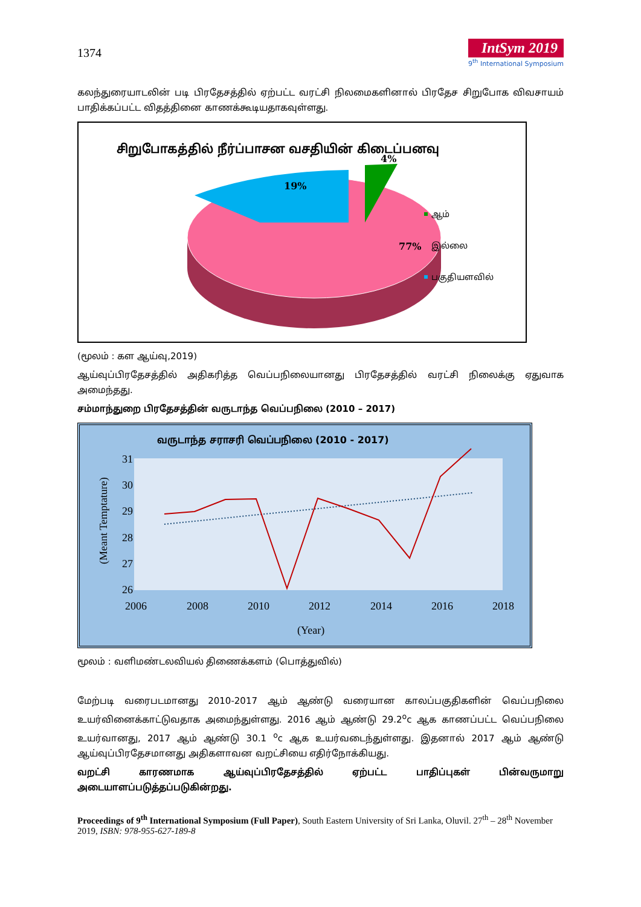1374
IntSym 2019
9<sup>th</sup> International Symposium
கலந்துரையாடலின் படி பிரதேசத்தில் ஏற்பட்ட வரட்சி நிலமைகளினால் பிரதேச சிறுபோக விவசாயம் பாதிக்கப்பட்ட விதத்தினை காணக்கூடியதாகவுள்ளது.
சிறுபோகத்தில் நீர்ப்பாசன வசதியின் கிடைப்பனவு
4%
19%
77%
ஆம்
இல்லை
பகுதியளவில்
(மூலம் : கள ஆய்வு,2019)
ஆய்வுப்பிரதேசத்தில் அதிகரித்த வெப்பநிலையானது பிரதேசத்தில் வரட்சி நிலைக்கு ஏதுவாக அமைந்தது.
சம்மாந்துறை பிரதேசத்தின் வருடாந்த வெப்பநிலை (2010 – 2017)
வருடாந்த சராசரி வெப்பநிலை (2010 - 2017)
31
30
29
28
27
26
2006
2008
2010
2012
2014
2016
2018
(Year)
(Meant Temptature)
மூலம் : வளிமண்டலவியல் திணைக்களம் (பொத்துவில்)
மேற்படி வரைபடமானது 2010-2017 ஆம் ஆண்டு வரையான காலப்பகுதிகளின் வெப்பநிலை உயர்வினைக்காட்டுவதாக அமைந்துள்ளது. 2016 ஆம் ஆண்டு 29.2<sup>o</sup>c ஆக காணப்பட்ட வெப்பநிலை உயர்வானது, 2017 ஆம் ஆண்டு 30.1 <sup>o</sup>c ஆக உயர்வடைந்துள்ளது. இதனால் 2017 ஆம் ஆண்டு ஆய்வுப்பிரதேசமானது அதிகளாவன வறட்சியை எதிர்நோக்கியது.
வறட்சி காரணமாக ஆய்வுப்பிரதேசத்தில் ஏற்பட்ட பாதிப்புகள் பின்வருமாறு அடையாளப்படுத்தப்படுகின்றது.
Proceedings of 9<sup>th</sup> International Symposium (Full Paper), South Eastern University of Sri Lanka, Oluvil. 27<sup>th</sup> – 28<sup>th</sup> November 2019, ISBN: 978-955-627-189-8